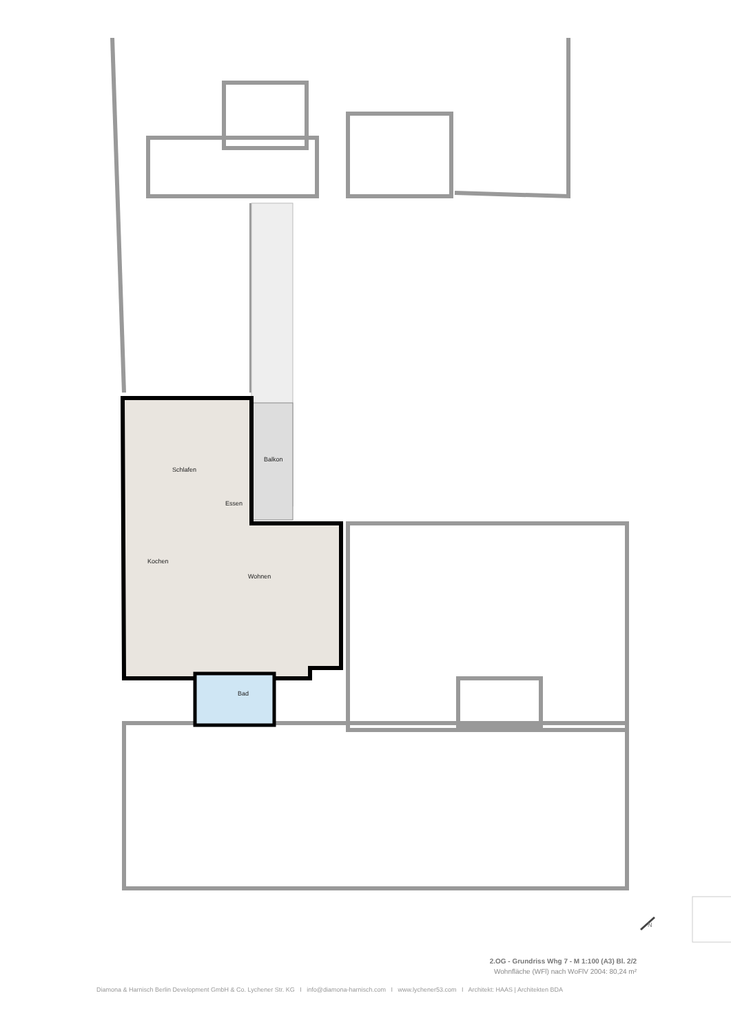Schlafen
Balkon
Essen
Kochen
Wohnen
Bad
N
2.OG - Grundriss Whg 7 - M 1:100 (A3) Bl. 2/2
Wohnfläche (WFl) nach WoFlV 2004: 80,24 m²
Diamona & Harnisch Berlin Development GmbH & Co. Lychener Str. KG I info@diamona-harnisch.com I www.lychener53.com I Architekt: HAAS | Architekten BDA